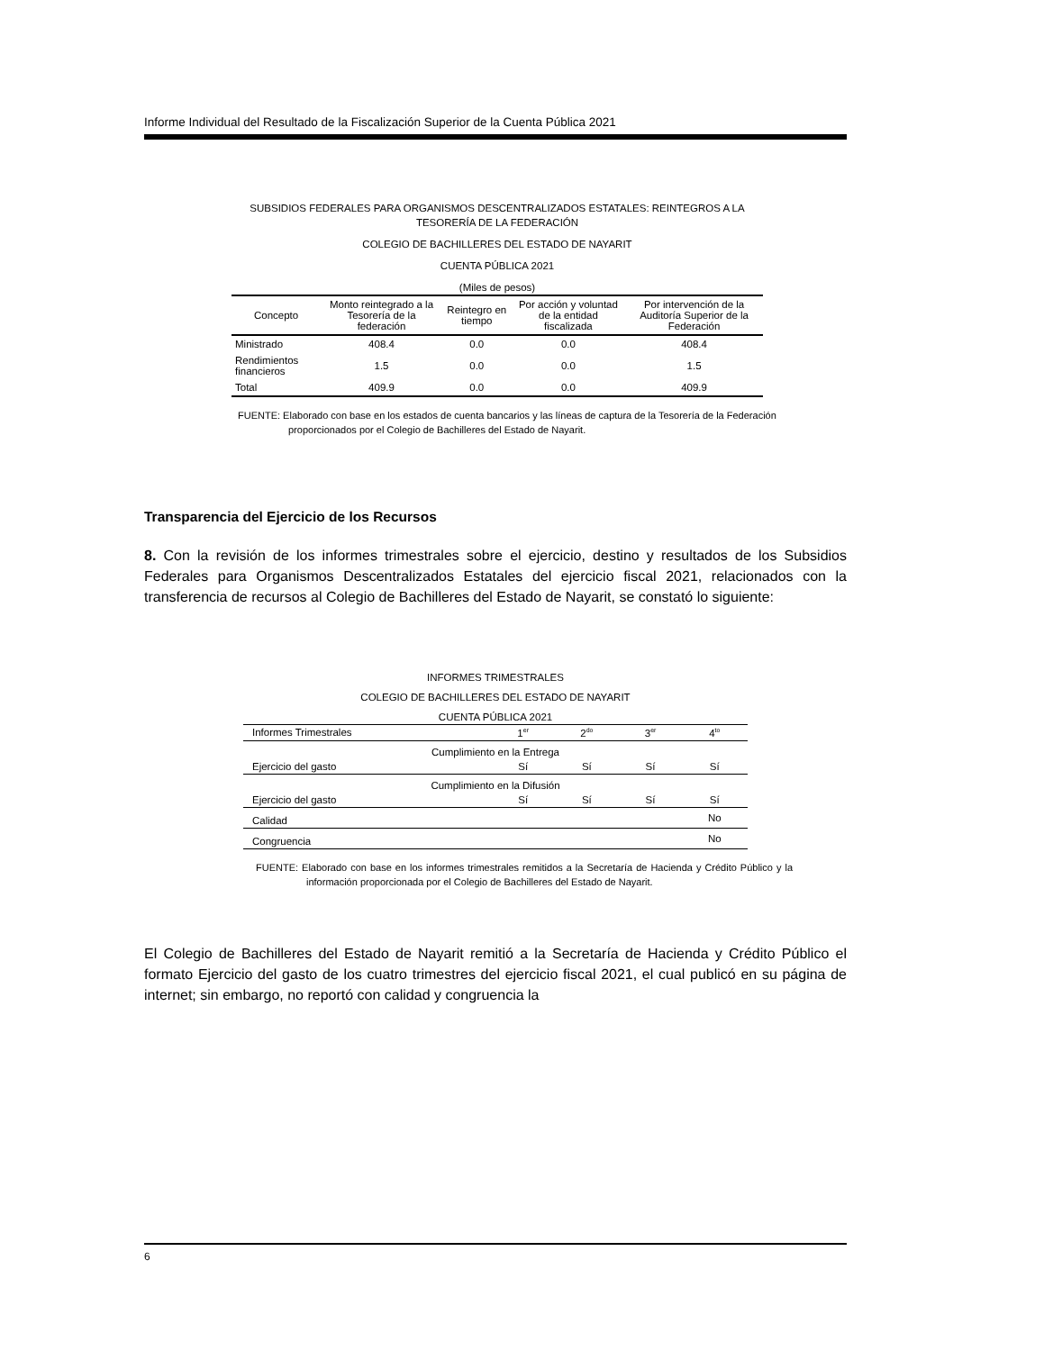Informe Individual del Resultado de la Fiscalización Superior de la Cuenta Pública 2021
SUBSIDIOS FEDERALES PARA ORGANISMOS DESCENTRALIZADOS ESTATALES: REINTEGROS A LA TESORERÍA DE LA FEDERACIÓN
COLEGIO DE BACHILLERES DEL ESTADO DE NAYARIT
CUENTA PÚBLICA 2021
(Miles de pesos)
| Concepto | Monto reintegrado a la Tesorería de la federación | Reintegro en tiempo | Por acción y voluntad de la entidad fiscalizada | Por intervención de la Auditoría Superior de la Federación |
| --- | --- | --- | --- | --- |
| Ministrado | 408.4 | 0.0 | 0.0 | 408.4 |
| Rendimientos financieros | 1.5 | 0.0 | 0.0 | 1.5 |
| Total | 409.9 | 0.0 | 0.0 | 409.9 |
FUENTE: Elaborado con base en los estados de cuenta bancarios y las líneas de captura de la Tesorería de la Federación proporcionados por el Colegio de Bachilleres del Estado de Nayarit.
Transparencia del Ejercicio de los Recursos
8. Con la revisión de los informes trimestrales sobre el ejercicio, destino y resultados de los Subsidios Federales para Organismos Descentralizados Estatales del ejercicio fiscal 2021, relacionados con la transferencia de recursos al Colegio de Bachilleres del Estado de Nayarit, se constató lo siguiente:
INFORMES TRIMESTRALES
COLEGIO DE BACHILLERES DEL ESTADO DE NAYARIT
CUENTA PÚBLICA 2021
| Informes Trimestrales | 1<sup>er</sup> | 2<sup>do</sup> | 3<sup>er</sup> | 4<sup>to</sup> |
| Cumplimiento en la Entrega | | | | |
| Ejercicio del gasto | Sí | Sí | Sí | Sí |
| Cumplimiento en la Difusión | | | | |
| Ejercicio del gasto | Sí | Sí | Sí | Sí |
| Calidad | | | | No |
| Congruencia | | | | No |
FUENTE: Elaborado con base en los informes trimestrales remitidos a la Secretaría de Hacienda y Crédito Público y la información proporcionada por el Colegio de Bachilleres del Estado de Nayarit.
El Colegio de Bachilleres del Estado de Nayarit remitió a la Secretaría de Hacienda y Crédito Público el formato Ejercicio del gasto de los cuatro trimestres del ejercicio fiscal 2021, el cual publicó en su página de internet; sin embargo, no reportó con calidad y congruencia la
6